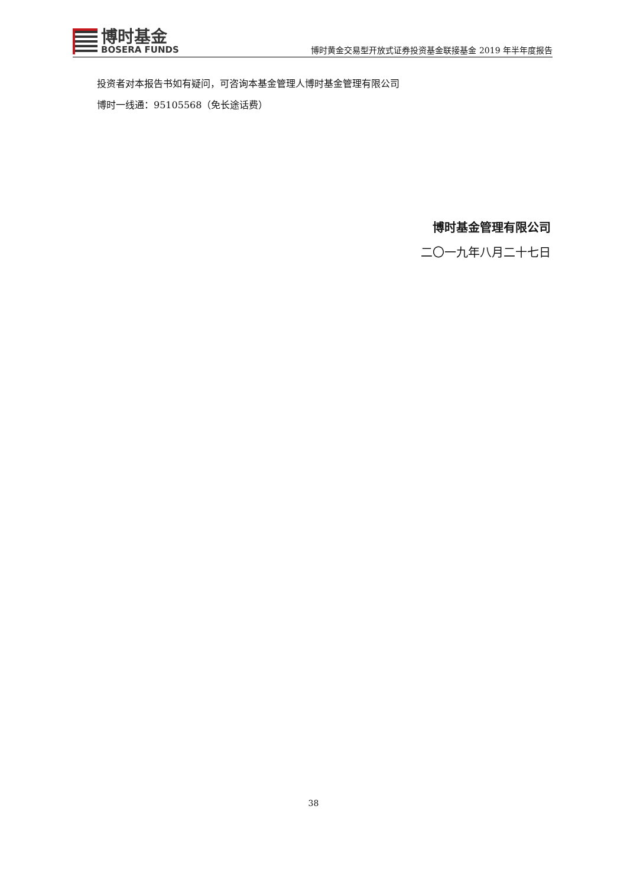博时基金
BOSERA FUNDS
博时黄金交易型开放式证券投资基金联接基金 2019 年半年度报告
投资者对本报告书如有疑问，可咨询本基金管理人博时基金管理有限公司
博时一线通：95105568（免长途话费）
博时基金管理有限公司
二〇一九年八月二十七日
38